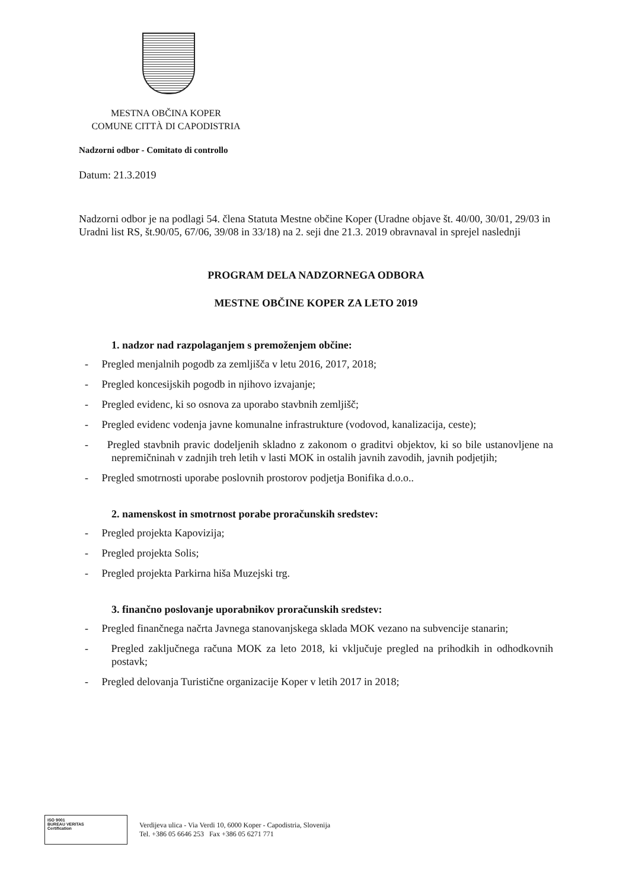MESTNA OBČINA KOPER
COMUNE CITTÀ DI CAPODISTRIA
Nadzorni odbor - Comitato di controllo
Datum: 21.3.2019
Nadzorni odbor je na podlagi 54. člena Statuta Mestne občine Koper (Uradne objave št. 40/00, 30/01, 29/03 in Uradni list RS, št.90/05, 67/06, 39/08 in 33/18) na 2. seji dne 21.3. 2019 obravnaval in sprejel naslednji
PROGRAM DELA NADZORNEGA ODBORA
MESTNE OBČINE KOPER ZA LETO 2019
1. nadzor nad razpolaganjem s premoženjem občine:
- Pregled menjalnih pogodb za zemljišča v letu 2016, 2017, 2018;
- Pregled koncesijskih pogodb in njihovo izvajanje;
- Pregled evidenc, ki so osnova za uporabo stavbnih zemljišč;
- Pregled evidenc vodenja javne komunalne infrastrukture (vodovod, kanalizacija, ceste);
- Pregled stavbnih pravic dodeljenih skladno z zakonom o graditvi objektov, ki so bile ustanovljene na nepremičninah v zadnjih treh letih v lasti MOK in ostalih javnih zavodih, javnih podjetjih;
- Pregled smotrnosti uporabe poslovnih prostorov podjetja Bonifika d.o.o..
2. namenskost in smotrnost porabe proračunskih sredstev:
- Pregled projekta Kapovizija;
- Pregled projekta Solis;
- Pregled projekta Parkirna hiša Muzejski trg.
3. finančno poslovanje uporabnikov proračunskih sredstev:
- Pregled finančnega načrta Javnega stanovanjskega sklada MOK vezano na subvencije stanarin;
- Pregled zaključnega računa MOK za leto 2018, ki vključuje pregled na prihodkih in odhodkovnih postavk;
- Pregled delovanja Turistične organizacije Koper v letih 2017 in 2018;
ISO 9001
BUREAU VERITAS
Certification
Verdijeva ulica - Via Verdi 10, 6000 Koper - Capodistria, Slovenija
Tel. +386 05 6646 253 Fax +386 05 6271 771